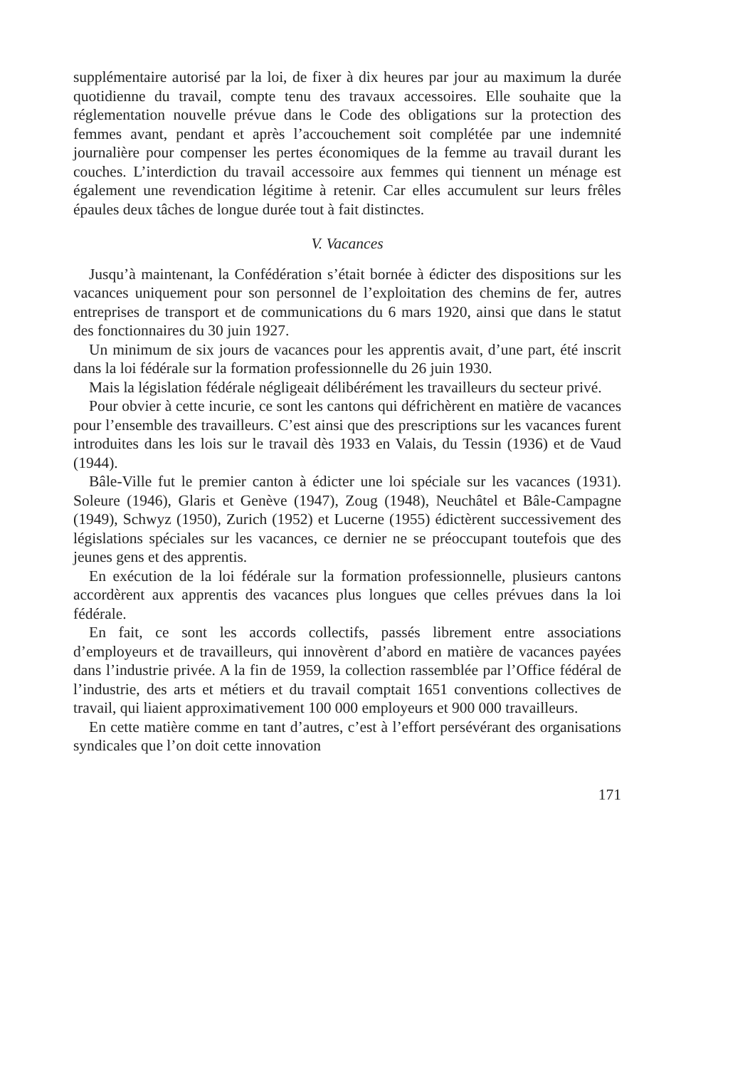supplémentaire autorisé par la loi, de fixer à dix heures par jour au maximum la durée quotidienne du travail, compte tenu des travaux accessoires. Elle souhaite que la réglementation nouvelle prévue dans le Code des obligations sur la protection des femmes avant, pendant et après l’accouchement soit complétée par une indemnité journalière pour compenser les pertes économiques de la femme au travail durant les couches. L’interdiction du travail accessoire aux femmes qui tiennent un ménage est également une revendication légitime à retenir. Car elles accumulent sur leurs frêles épaules deux tâches de longue durée tout à fait distinctes.
V. Vacances
Jusqu’à maintenant, la Confédération s’était bornée à édicter des dispositions sur les vacances uniquement pour son personnel de l’exploitation des chemins de fer, autres entreprises de transport et de communications du 6 mars 1920, ainsi que dans le statut des fonctionnaires du 30 juin 1927.
Un minimum de six jours de vacances pour les apprentis avait, d’une part, été inscrit dans la loi fédérale sur la formation professionnelle du 26 juin 1930.
Mais la législation fédérale négligeait délibérément les travailleurs du secteur privé.
Pour obvier à cette incurie, ce sont les cantons qui défrichèrent en matière de vacances pour l’ensemble des travailleurs. C’est ainsi que des prescriptions sur les vacances furent introduites dans les lois sur le travail dès 1933 en Valais, du Tessin (1936) et de Vaud (1944).
Bâle-Ville fut le premier canton à édicter une loi spéciale sur les vacances (1931). Soleure (1946), Glaris et Genève (1947), Zoug (1948), Neuchâtel et Bâle-Campagne (1949), Schwyz (1950), Zurich (1952) et Lucerne (1955) édictèrent successivement des législations spéciales sur les vacances, ce dernier ne se préoccupant toutefois que des jeunes gens et des apprentis.
En exécution de la loi fédérale sur la formation professionnelle, plusieurs cantons accordèrent aux apprentis des vacances plus longues que celles prévues dans la loi fédérale.
En fait, ce sont les accords collectifs, passés librement entre associations d’employeurs et de travailleurs, qui innovèrent d’abord en matière de vacances payées dans l’industrie privée. A la fin de 1959, la collection rassemblée par l’Office fédéral de l’industrie, des arts et métiers et du travail comptait 1651 conventions collectives de travail, qui liaient approximativement 100 000 employeurs et 900 000 travailleurs.
En cette matière comme en tant d’autres, c’est à l’effort persévérant des organisations syndicales que l’on doit cette innovation
171